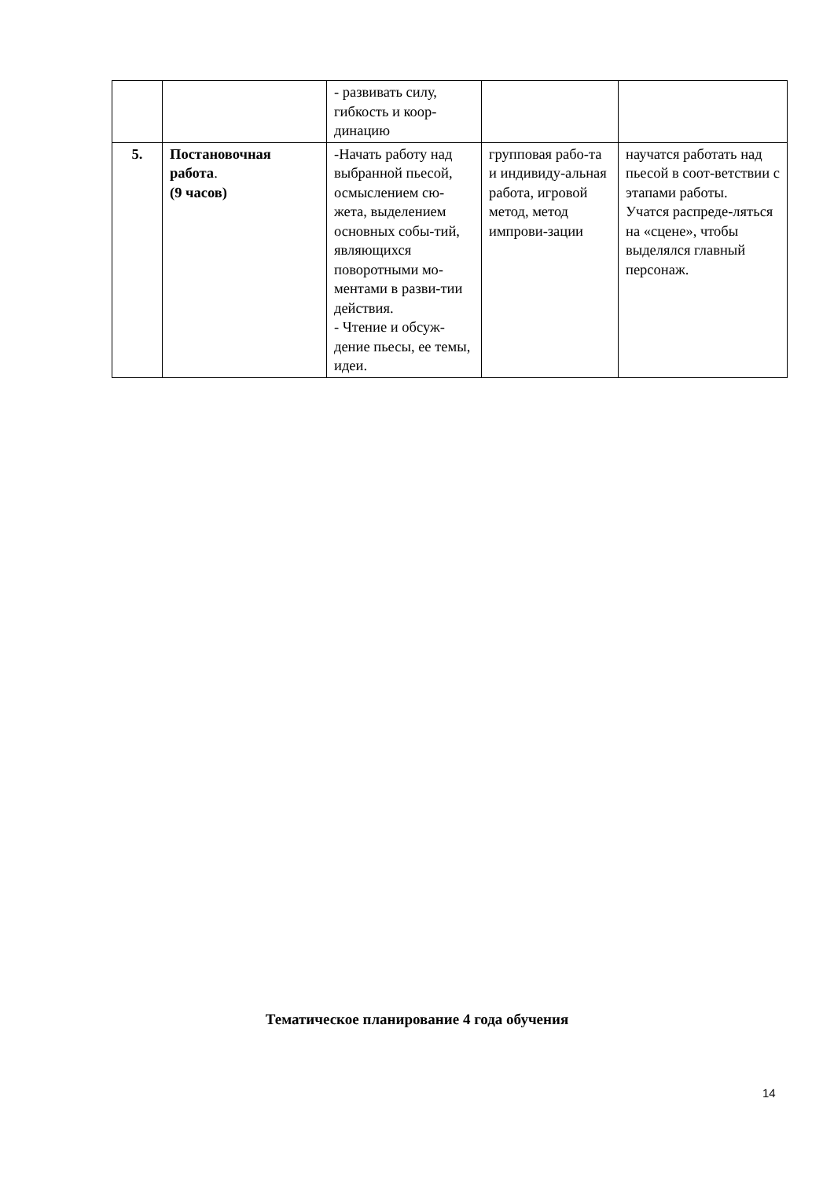| | | - развивать силу, гибкость и коор- динацию | | |
| 5. | Постановочная работа . (9 часов) | -Начать работу над выбранной пьесой, осмыслением сю-жета, выделением основных собы-тий, являющихся поворотными мо-ментами в разви-тии действия. - Чтение и обсуж-дение пьесы, ее темы, идеи. | групповая рабо-та и индивиду-альная работа, игровой метод, метод импрови-зации | научатся работать над пьесой в соот-ветствии с этапами работы. Учатся распреде-ляться на «сцене», чтобы выделялся главный персонаж. |
Тематическое планирование 4 года обучения
14